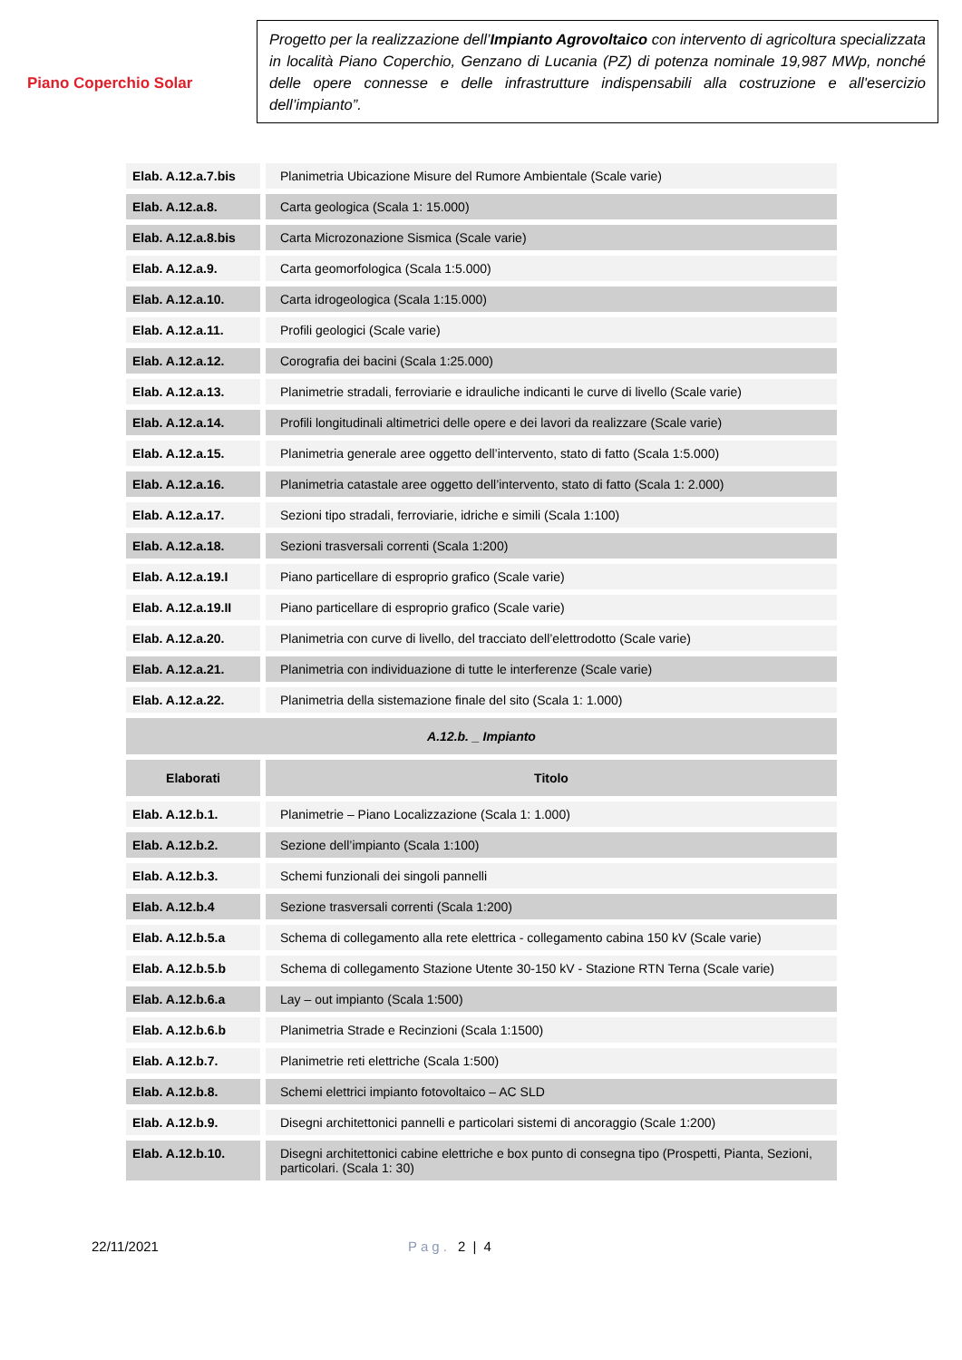Piano Coperchio Solar
Progetto per la realizzazione dell’Impianto Agrovoltaico con intervento di agricoltura specializzata in località Piano Coperchio, Genzano di Lucania (PZ) di potenza nominale 19,987 MWp, nonché delle opere connesse e delle infrastrutture indispensabili alla costruzione e all'esercizio dell’impianto”.
| Elab. A.12.a.7.bis | Planimetria Ubicazione Misure del Rumore Ambientale (Scale varie) |
| Elab. A.12.a.8. | Carta geologica (Scala 1: 15.000) |
| Elab. A.12.a.8.bis | Carta Microzonazione Sismica (Scale varie) |
| Elab. A.12.a.9. | Carta geomorfologica (Scala 1:5.000) |
| Elab. A.12.a.10. | Carta idrogeologica (Scala 1:15.000) |
| Elab. A.12.a.11. | Profili geologici (Scale varie) |
| Elab. A.12.a.12. | Corografia dei bacini (Scala 1:25.000) |
| Elab. A.12.a.13. | Planimetrie stradali, ferroviarie e idrauliche indicanti le curve di livello (Scale varie) |
| Elab. A.12.a.14. | Profili longitudinali altimetrici delle opere e dei lavori da realizzare (Scale varie) |
| Elab. A.12.a.15. | Planimetria generale aree oggetto dell’intervento, stato di fatto (Scala 1:5.000) |
| Elab. A.12.a.16. | Planimetria catastale aree oggetto dell’intervento, stato di fatto (Scala 1: 2.000) |
| Elab. A.12.a.17. | Sezioni tipo stradali, ferroviarie, idriche e simili (Scala 1:100) |
| Elab. A.12.a.18. | Sezioni trasversali correnti (Scala 1:200) |
| Elab. A.12.a.19.I | Piano particellare di esproprio grafico (Scale varie) |
| Elab. A.12.a.19.II | Piano particellare di esproprio grafico (Scale varie) |
| Elab. A.12.a.20. | Planimetria con curve di livello, del tracciato dell’elettrodotto (Scale varie) |
| Elab. A.12.a.21. | Planimetria con individuazione di tutte le interferenze (Scale varie) |
| Elab. A.12.a.22. | Planimetria della sistemazione finale del sito (Scala 1: 1.000) |
| A.12.b. _ Impianto | |
| Elaborati | Titolo |
| Elab. A.12.b.1. | Planimetrie – Piano Localizzazione (Scala 1: 1.000) |
| Elab. A.12.b.2. | Sezione dell’impianto (Scala 1:100) |
| Elab. A.12.b.3. | Schemi funzionali dei singoli pannelli |
| Elab. A.12.b.4 | Sezione trasversali correnti (Scala 1:200) |
| Elab. A.12.b.5.a | Schema di collegamento alla rete elettrica - collegamento cabina 150 kV (Scale varie) |
| Elab. A.12.b.5.b | Schema di collegamento Stazione Utente 30-150 kV - Stazione RTN Terna (Scale varie) |
| Elab. A.12.b.6.a | Lay – out impianto (Scala 1:500) |
| Elab. A.12.b.6.b | Planimetria Strade e Recinzioni (Scala 1:1500) |
| Elab. A.12.b.7. | Planimetrie reti elettriche (Scala 1:500) |
| Elab. A.12.b.8. | Schemi elettrici impianto fotovoltaico – AC SLD |
| Elab. A.12.b.9. | Disegni architettonici pannelli e particolari sistemi di ancoraggio (Scale 1:200) |
| Elab. A.12.b.10. | Disegni architettonici cabine elettriche e box punto di consegna tipo (Prospetti, Pianta, Sezioni, particolari. (Scala 1: 30) |
22/11/2021 Pag. 2 | 4